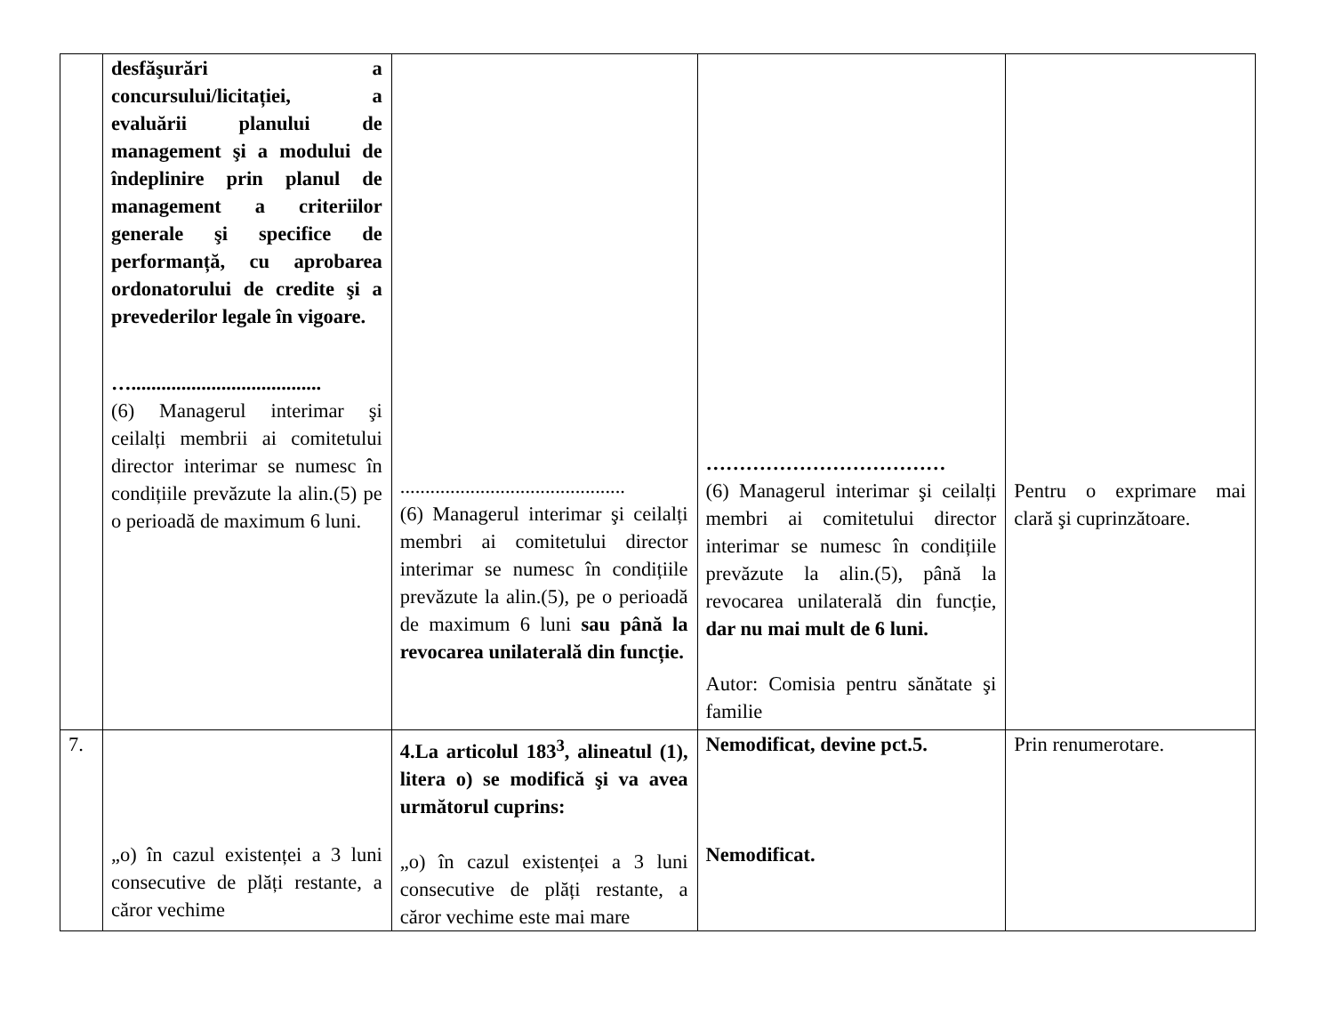| | desfăşurări a concursului/licitației, a evaluării planului de management şi a modului de îndeplinire prin planul de management a criteriilor generale şi specifice de performanță, cu aprobarea ordonatorului de credite şi a prevederilor legale în vigoare. …...................................... (6) Managerul interimar şi ceilalți membrii ai comitetului director interimar se numesc în condițiile prevăzute la alin.(5) pe o perioadă de maximum 6 luni. | ............................................. (6) Managerul interimar şi ceilalți membri ai comitetului director interimar se numesc în condițiile prevăzute la alin.(5), pe o perioadă de maximum 6 luni sau până la revocarea unilaterală din funcție. | ……………………………… (6) Managerul interimar şi ceilalți membri ai comitetului director interimar se numesc în condițiile prevăzute la alin.(5), până la revocarea unilaterală din funcție, dar nu mai mult de 6 luni. Autor: Comisia pentru sănătate şi familie | Pentru o exprimare mai clară şi cuprinzătoare. |
| 7. | „o) în cazul existenței a 3 luni consecutive de plăți restante, a căror vechime | 4.La articolul 183<sup>3</sup>, alineatul (1), litera o) se modifică şi va avea următorul cuprins: „o) în cazul existenței a 3 luni consecutive de plăți restante, a căror vechime este mai mare | Nemodificat, devine pct.5. Nemodificat. | Prin renumerotare. |